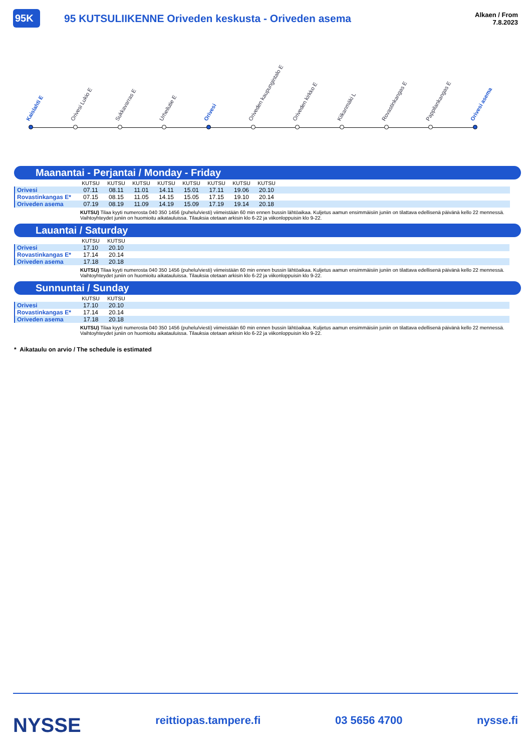95K
95 KUTSULIIKENNE Oriveden keskusta - Oriveden asema
Alkaen / From
7.8.2023
Kaislahti E Orivesi Lukio E Sukkavarras E Urheilutie E Orivesi Oriveden kaupungintalo E Oriveden kirkko E Kiikanmäki L Rovastinkangas E Pappilankangas E Orivesi asema
Maanantai - Perjantai / Monday - Friday
| | KUTSU | KUTSU | KUTSU | KUTSU | KUTSU | KUTSU | KUTSU | KUTSU | |
| --- | --- | --- | --- | --- | --- | --- | --- | --- | --- |
| Orivesi | 07.11 | 08.11 | 11.01 | 14.11 | 15.01 | 17.11 | 19.06 | 20.10 | |
| Rovastinkangas E* | 07.15 | 08.15 | 11.05 | 14.15 | 15.05 | 17.15 | 19.10 | 20.14 | |
| Oriveden asema | 07.19 | 08.19 | 11.09 | 14.19 | 15.09 | 17.19 | 19.14 | 20.18 | |
KUTSU) Tilaa kyyti numerosta 040 350 1456 (puhelu/viesti) viimeistään 60 min ennen bussin lähtöaikaa. Kuljetus aamun ensimmäisiin juniin on tilattava edellisenä päivänä kello 22 mennessä. Vaihtoyhteydet juniin on huomioitu aikatauluissa. Tilauksia otetaan arkisin klo 6-22 ja viikonloppuisin klo 9-22.
Lauantai / Saturday
| | KUTSU | KUTSU | |
| --- | --- | --- | --- |
| Orivesi | 17.10 | 20.10 | |
| Rovastinkangas E* | 17.14 | 20.14 | |
| Oriveden asema | 17.18 | 20.18 | |
KUTSU) Tilaa kyyti numerosta 040 350 1456 (puhelu/viesti) viimeistään 60 min ennen bussin lähtöaikaa. Kuljetus aamun ensimmäisiin juniin on tilattava edellisenä päivänä kello 22 mennessä. Vaihtoyhteydet juniin on huomioitu aikatauluissa. Tilauksia otetaan arkisin klo 6-22 ja viikonloppuisin klo 9-22.
Sunnuntai / Sunday
| | KUTSU | KUTSU | |
| --- | --- | --- | --- |
| Orivesi | 17.10 | 20.10 | |
| Rovastinkangas E* | 17.14 | 20.14 | |
| Oriveden asema | 17.18 | 20.18 | |
KUTSU) Tilaa kyyti numerosta 040 350 1456 (puhelu/viesti) viimeistään 60 min ennen bussin lähtöaikaa. Kuljetus aamun ensimmäisiin juniin on tilattava edellisenä päivänä kello 22 mennessä. Vaihtoyhteydet juniin on huomioitu aikatauluissa. Tilauksia otetaan arkisin klo 6-22 ja viikonloppuisin klo 9-22.
* Aikataulu on arvio / The schedule is estimated
NYSSE reittiopas.tampere.fi 03 5656 4700 nysse.fi